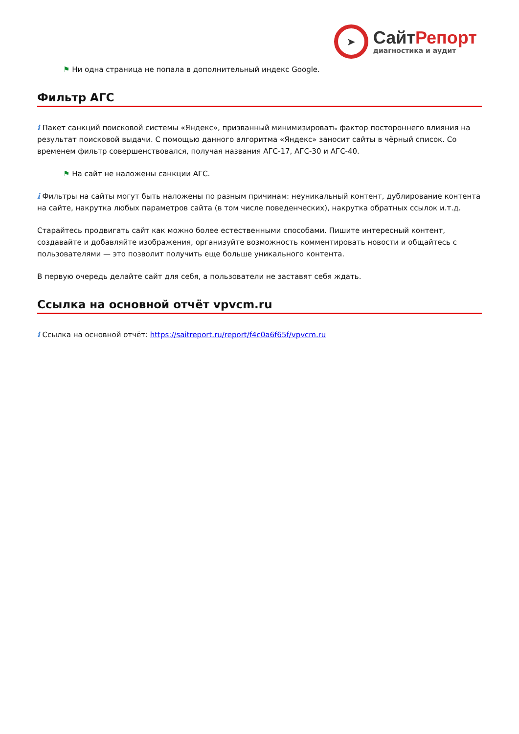➤
СайтРепорт
диагностика и аудит
⚑ Ни одна страница не попала в дополнительный индекс Google.
Фильтр АГС
i Пакет санкций поисковой системы «Яндекс», призванный минимизировать фактор постороннего влияния на результат поисковой выдачи. С помощью данного алгоритма «Яндекс» заносит сайты в чёрный список. Со временем фильтр совершенствовался, получая названия АГС-17, АГС-30 и АГС-40.
⚑ На сайт не наложены санкции АГС.
i Фильтры на сайты могут быть наложены по разным причинам: неуникальный контент, дублирование контента на сайте, накрутка любых параметров сайта (в том числе поведенческих), накрутка обратных ссылок и.т.д.
Старайтесь продвигать сайт как можно более естественными способами. Пишите интересный контент, создавайте и добавляйте изображения, организуйте возможность комментировать новости и общайтесь с пользователями — это позволит получить еще больше уникального контента.
В первую очередь делайте сайт для себя, а пользователи не заставят себя ждать.
Ссылка на основной отчёт vpvcm.ru
i Ссылка на основной отчёт: https://saitreport.ru/report/f4c0a6f65f/vpvcm.ru